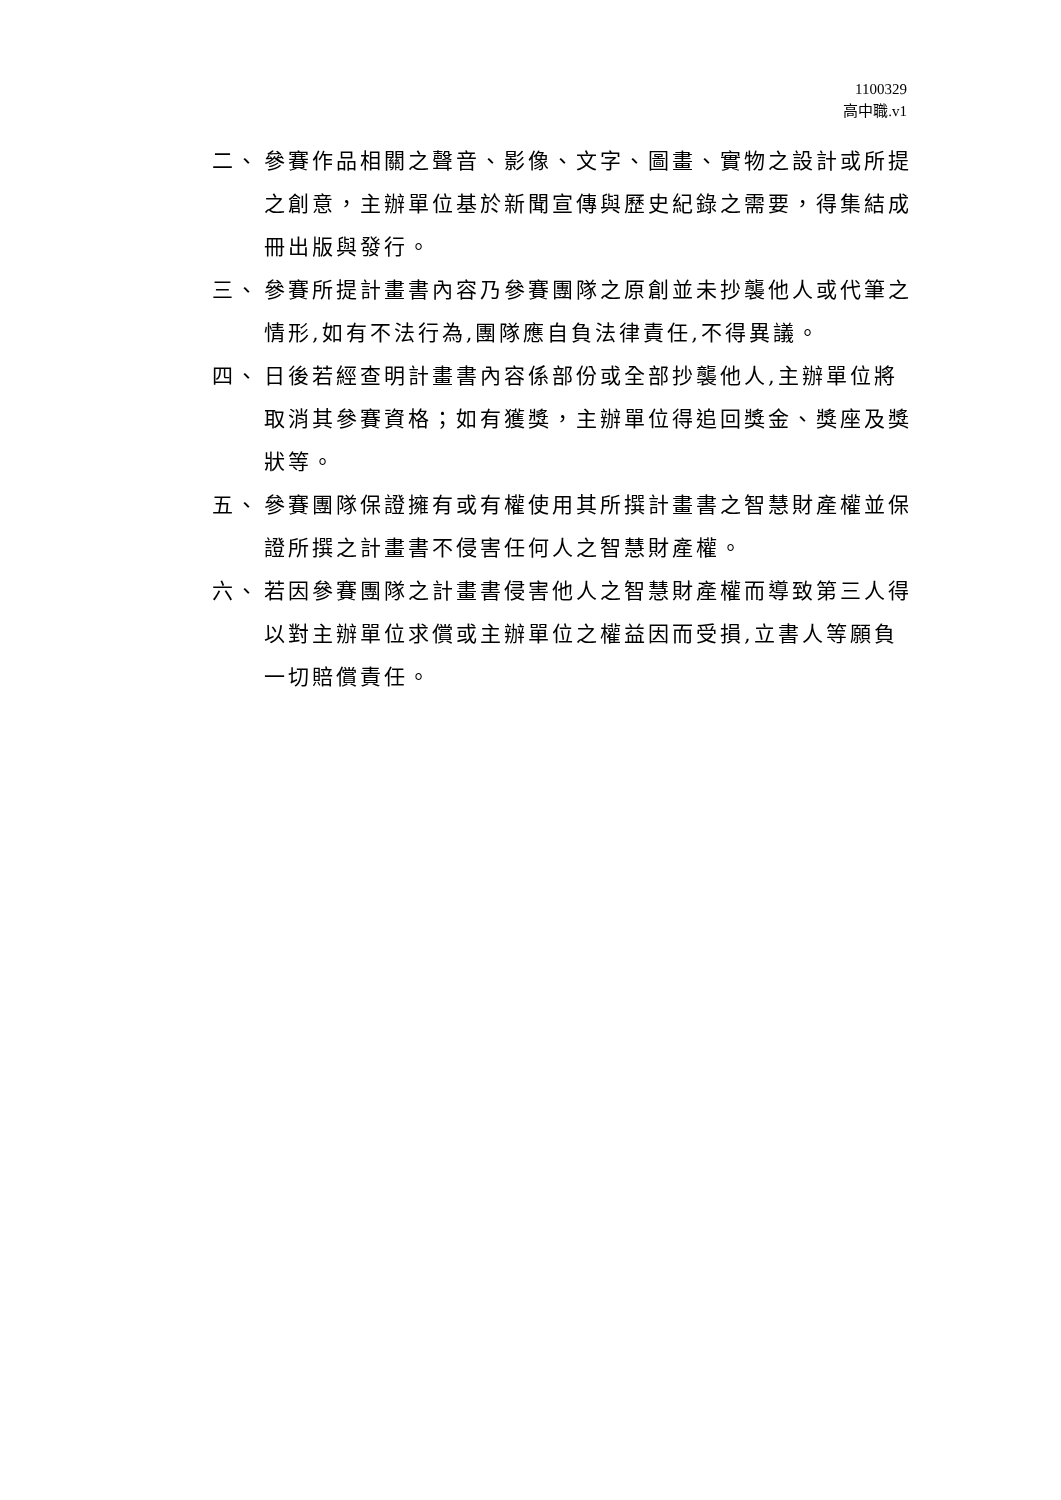1100329
高中職.v1
二、 參賽作品相關之聲音、影像、文字、圖畫、實物之設計或所提之創意，主辦單位基於新聞宣傳與歷史紀錄之需要，得集結成冊出版與發行。
三、 參賽所提計畫書內容乃參賽團隊之原創並未抄襲他人或代筆之情形,如有不法行為,團隊應自負法律責任,不得異議。
四、 日後若經查明計畫書內容係部份或全部抄襲他人,主辦單位將取消其參賽資格；如有獲獎，主辦單位得追回獎金、獎座及獎狀等。
五、 參賽團隊保證擁有或有權使用其所撰計畫書之智慧財產權並保證所撰之計畫書不侵害任何人之智慧財產權。
六、 若因參賽團隊之計畫書侵害他人之智慧財產權而導致第三人得以對主辦單位求償或主辦單位之權益因而受損,立書人等願負一切賠償責任。